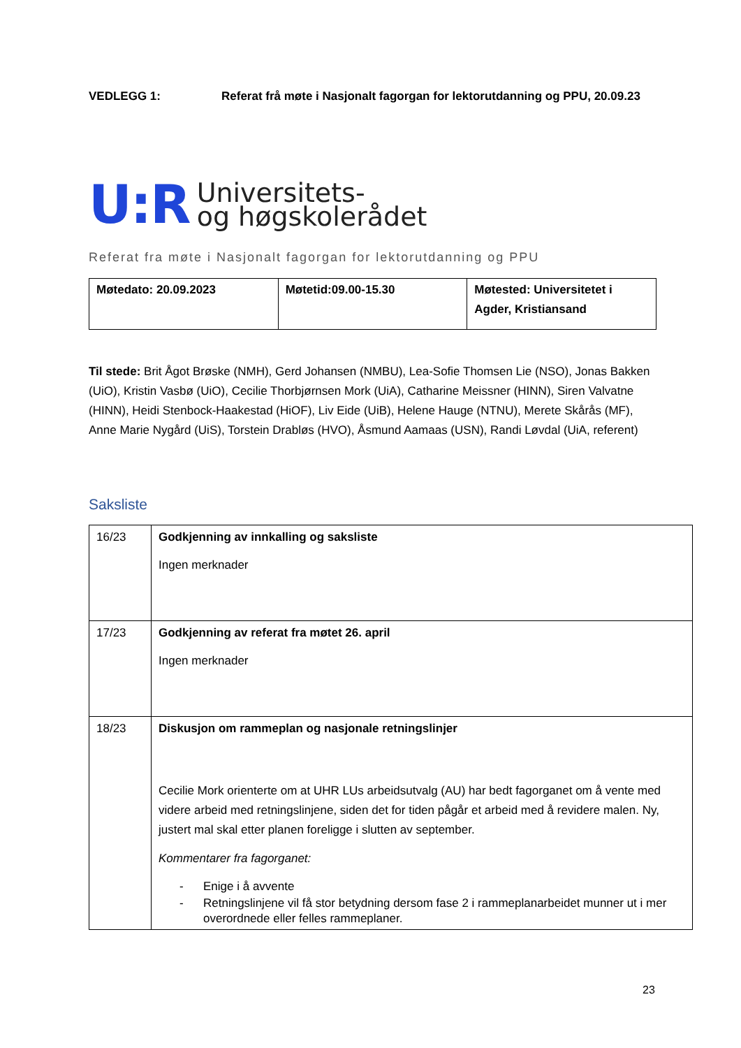VEDLEGG 1: Referat frå møte i Nasjonalt fagorgan for lektorutdanning og PPU, 20.09.23
U:R
Universitets-
og høgskolerådet
Referat fra møte i Nasjonalt fagorgan for lektorutdanning og PPU
| Møtedato: 20.09.2023 | Møtetid:09.00-15.30 | Møtested: Universitetet i Agder, Kristiansand |
Til stede: Brit Ågot Brøske (NMH), Gerd Johansen (NMBU), Lea-Sofie Thomsen Lie (NSO), Jonas Bakken (UiO), Kristin Vasbø (UiO), Cecilie Thorbjørnsen Mork (UiA), Catharine Meissner (HINN), Siren Valvatne (HINN), Heidi Stenbock-Haakestad (HiOF), Liv Eide (UiB), Helene Hauge (NTNU), Merete Skårås (MF), Anne Marie Nygård (UiS), Torstein Drabløs (HVO), Åsmund Aamaas (USN), Randi Løvdal (UiA, referent)
Saksliste
| 16/23 | Godkjenning av innkalling og saksliste Ingen merknader |
| 17/23 | Godkjenning av referat fra møtet 26. april Ingen merknader |
| 18/23 | Diskusjon om rammeplan og nasjonale retningslinjer Cecilie Mork orienterte om at UHR LUs arbeidsutvalg (AU) har bedt fagorganet om å vente med videre arbeid med retningslinjene, siden det for tiden pågår et arbeid med å revidere malen. Ny, justert mal skal etter planen foreligge i slutten av september. Kommentarer fra fagorganet: - Enige i å avvente - Retningslinjene vil få stor betydning dersom fase 2 i rammeplanarbeidet munner ut i mer overordnede eller felles rammeplaner. |
23